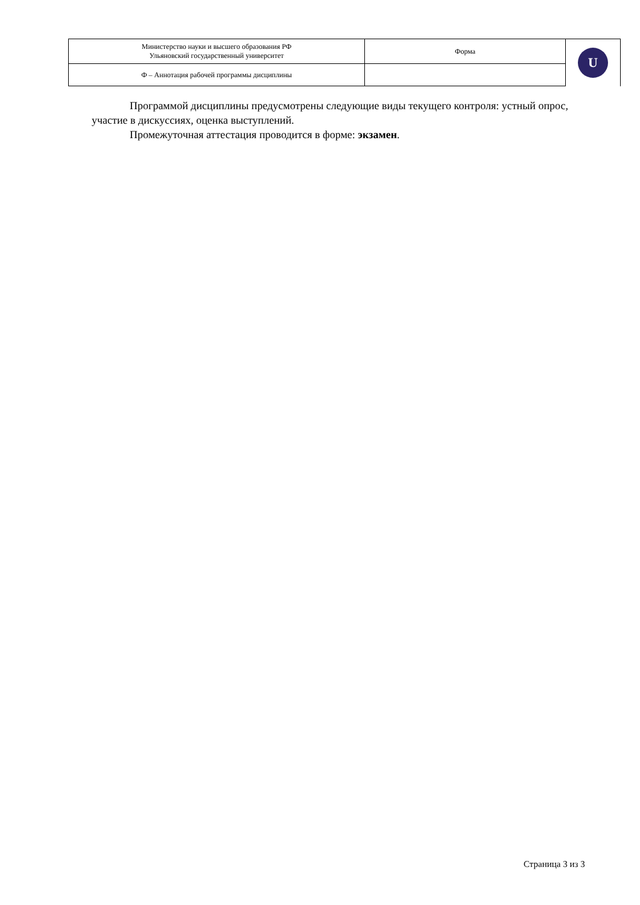| Министерство науки и высшего образования РФ Ульяновский государственный университет | Форма | U |
| Ф – Аннотация рабочей программы дисциплины | | |
Программой дисциплины предусмотрены следующие виды текущего контроля: устный опрос, участие в дискуссиях, оценка выступлений.
Промежуточная аттестация проводится в форме: экзамен.
Страница 3 из 3